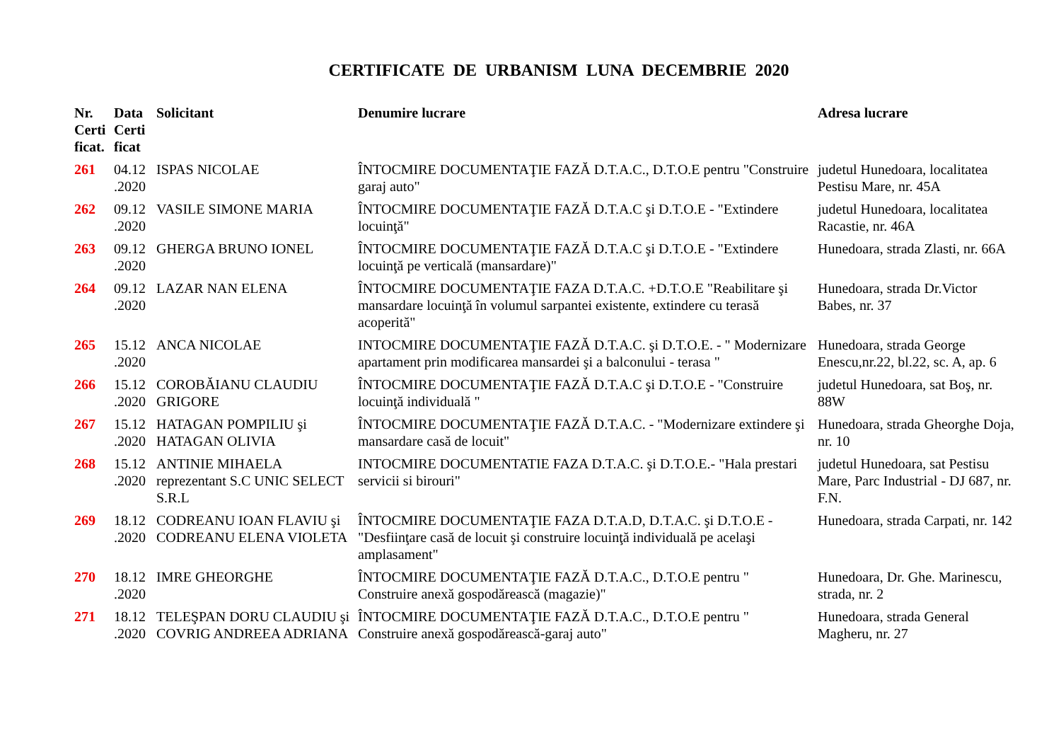CERTIFICATE DE URBANISM LUNA DECEMBRIE 2020
| Nr. Certi ficat. | Data Certi ficat | Solicitant | Denumire lucrare | Adresa lucrare |
| --- | --- | --- | --- | --- |
| 261 | 04.12 .2020 | ISPAS NICOLAE | ÎNTOCMIRE DOCUMENTAŢIE FAZĂ D.T.A.C., D.T.O.E pentru "Construire garaj auto" | judetul Hunedoara, localitatea Pestisu Mare, nr. 45A |
| 262 | 09.12 .2020 | VASILE SIMONE MARIA | ÎNTOCMIRE DOCUMENTAŢIE FAZĂ D.T.A.C şi D.T.O.E - "Extindere locuinţă" | judetul Hunedoara, localitatea Racastie, nr. 46A |
| 263 | 09.12 .2020 | GHERGA BRUNO IONEL | ÎNTOCMIRE DOCUMENTAŢIE FAZĂ D.T.A.C şi D.T.O.E - "Extindere locuinţă pe verticală (mansardare)" | Hunedoara, strada Zlasti, nr. 66A |
| 264 | 09.12 .2020 | LAZAR NAN ELENA | ÎNTOCMIRE DOCUMENTAŢIE FAZA D.T.A.C. +D.T.O.E "Reabilitare şi mansardare locuinţă în volumul sarpantei existente, extindere cu terasă acoperită" | Hunedoara, strada Dr.Victor Babes, nr. 37 |
| 265 | 15.12 .2020 | ANCA NICOLAE | INTOCMIRE DOCUMENTAŢIE FAZĂ D.T.A.C. şi D.T.O.E. - " Modernizare apartament prin modificarea mansardei şi a balconului - terasa " | Hunedoara, strada George Enescu,nr.22, bl.22, sc. A, ap. 6 |
| 266 | 15.12 .2020 | COROBĂIANU CLAUDIU GRIGORE | ÎNTOCMIRE DOCUMENTAŢIE FAZĂ D.T.A.C şi D.T.O.E - "Construire locuinţă individuală " | judetul Hunedoara, sat Boş, nr. 88W |
| 267 | 15.12 .2020 | HATAGAN POMPILIU şi HATAGAN OLIVIA | ÎNTOCMIRE DOCUMENTAŢIE FAZĂ D.T.A.C. - "Modernizare extindere şi mansardare casă de locuit" | Hunedoara, strada Gheorghe Doja, nr. 10 |
| 268 | 15.12 .2020 | ANTINIE MIHAELA reprezentant S.C UNIC SELECT S.R.L | INTOCMIRE DOCUMENTATIE FAZA D.T.A.C. şi D.T.O.E.- "Hala prestari servicii si birouri" | judetul Hunedoara, sat Pestisu Mare, Parc Industrial - DJ 687, nr. F.N. |
| 269 | 18.12 .2020 | CODREANU IOAN FLAVIU şi CODREANU ELENA VIOLETA | ÎNTOCMIRE DOCUMENTAŢIE FAZA D.T.A.D, D.T.A.C. şi D.T.O.E - "Desfiinţare casă de locuit şi construire locuinţă individuală pe acelaşi amplasament" | Hunedoara, strada Carpati, nr. 142 |
| 270 | 18.12 .2020 | IMRE GHEORGHE | ÎNTOCMIRE DOCUMENTAŢIE FAZĂ D.T.A.C., D.T.O.E pentru " Construire anexă gospodărească (magazie)" | Hunedoara, Dr. Ghe. Marinescu, strada, nr. 2 |
| 271 | 18.12 .2020 | TELEŞPAN DORU CLAUDIU şi COVRIG ANDREEA ADRIANA | ÎNTOCMIRE DOCUMENTAŢIE FAZĂ D.T.A.C., D.T.O.E pentru " Construire anexă gospodărească-garaj auto" | Hunedoara, strada General Magheru, nr. 27 |